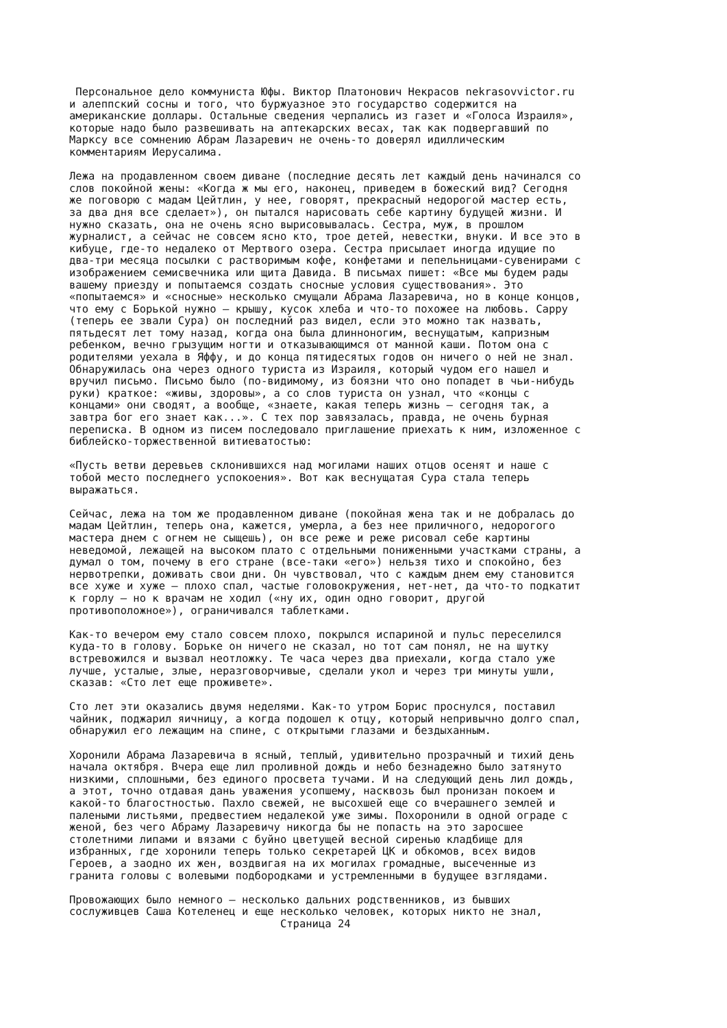Персональное дело коммуниста Юфы. Виктор Платонович Некрасов nekrasovvictor.ru и алеппский сосны и того, что буржуазное это государство содержится на американские доллары. Остальные сведения черпались из газет и «Голоса Израиля», которые надо было развешивать на аптекарских весах, так как подвергавший по Марксу все сомнению Абрам Лазаревич не очень-то доверял идиллическим комментариям Иерусалима. Лежа на продавленном своем диване (последние десять лет каждый день начинался со слов покойной жены: «Когда ж мы его, наконец, приведем в божеский вид? Сегодня же поговорю с мадам Цейтлин, у нее, говорят, прекрасный недорогой мастер есть, за два дня все сделает»), он пытался нарисовать себе картину будущей жизни. И нужно сказать, она не очень ясно вырисовывалась. Сестра, муж, в прошлом журналист, а сейчас не совсем ясно кто, трое детей, невестки, внуки. И все это в кибуце, где-то недалеко от Мертвого озера. Сестра присылает иногда идущие по два-три месяца посылки с растворимым кофе, конфетами и пепельницами-сувенирами с изображением семисвечника или щита Давида. В письмах пишет: «Все мы будем рады вашему приезду и попытаемся создать сносные условия существования». Это «попытаемся» и «сносные» несколько смущали Абрама Лазаревича, но в конце концов, что ему с Борькой нужно — крышу, кусок хлеба и что-то похожее на любовь. Сарру (теперь ее звали Сура) он последний раз видел, если это можно так назвать, пятьдесят лет тому назад, когда она была длинноногим, веснущатым, капризным ребенком, вечно грызущим ногти и отказывающимся от манной каши. Потом она с родителями уехала в Яффу, и до конца пятидесятых годов он ничего о ней не знал. Обнаружилась она через одного туриста из Израиля, который чудом его нашел и вручил письмо. Письмо было (по-видимому, из боязни что оно попадет в чьи-нибудь руки) краткое: «живы, здоровы», а со слов туриста он узнал, что «концы с концами» они сводят, а вообще, «знаете, какая теперь жизнь — сегодня так, а завтра бог его знает как...». С тех пор завязалась, правда, не очень бурная переписка. В одном из писем последовало приглашение приехать к ним, изложенное с библейско-торжественной витиеватостью: «Пусть ветви деревьев склонившихся над могилами наших отцов осенят и наше с тобой место последнего успокоения». Вот как веснущатая Сура стала теперь выражаться. Сейчас, лежа на том же продавленном диване (покойная жена так и не добралась до мадам Цейтлин, теперь она, кажется, умерла, а без нее приличного, недорогого мастера днем с огнем не сыщешь), он все реже и реже рисовал себе картины неведомой, лежащей на высоком плато с отдельными пониженными участками страны, а думал о том, почему в его стране (все-таки «его») нельзя тихо и спокойно, без нервотрепки, доживать свои дни. Он чувствовал, что с каждым днем ему становится все хуже и хуже — плохо спал, частые головокружения, нет-нет, да что-то подкатит к горлу — но к врачам не ходил («ну их, один одно говорит, другой противоположное»), ограничивался таблетками. Как-то вечером ему стало совсем плохо, покрылся испариной и пульс переселился куда-то в голову. Борьке он ничего не сказал, но тот сам понял, не на шутку встревожился и вызвал неотложку. Те часа через два приехали, когда стало уже лучше, усталые, злые, неразговорчивые, сделали укол и через три минуты ушли, сказав: «Сто лет еще проживете». Сто лет эти оказались двумя неделями. Как-то утром Борис проснулся, поставил чайник, поджарил яичницу, а когда подошел к отцу, который непривычно долго спал, обнаружил его лежащим на спине, с открытыми глазами и бездыханным. Хоронили Абрама Лазаревича в ясный, теплый, удивительно прозрачный и тихий день начала октября. Вчера еще лил проливной дождь и небо безнадежно было затянуто низкими, сплошными, без единого просвета тучами. И на следующий день лил дождь, а этот, точно отдавая дань уважения усопшему, насквозь был пронизан покоем и какой-то благостностью. Пахло свежей, не высохшей еще со вчерашнего землей и палеными листьями, предвестием недалекой уже зимы. Похоронили в одной ограде с женой, без чего Абраму Лазаревичу никогда бы не попасть на это заросшее столетними липами и вязами с буйно цветущей весной сиренью кладбище для избранных, где хоронили теперь только секретарей ЦК и обкомов, всех видов Героев, а заодно их жен, воздвигая на их могилах громадные, высеченные из гранита головы с волевыми подбородками и устремленными в будущее взглядами. Провожающих было немного — несколько дальних родственников, из бывших сослуживцев Саша Котеленец и еще несколько человек, которых никто не знал, Страница 24